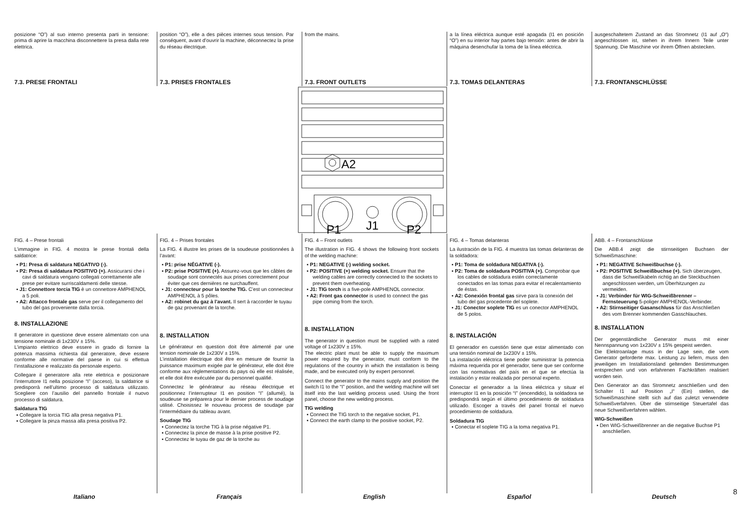posizione “O”) al suo interno presenta parti in tensione: prima di aprire la macchina disconnettere la presa dalla rete elettrica.
7.3. PRESE FRONTALI
position “O”), elle a des pièces internes sous tension. Par conséquent, avant d’ouvrir la machine, déconnectez la prise du réseau électrique.
7.3. PRISES FRONTALES
from the mains.
7.3. FRONT OUTLETS
a la línea eléctrica aunque esté apagada (I1 en posición “O”) en su interior hay partes bajo tensión: antes de abrir la máquina desenchufar la toma de la línea eléctrica.
7.3. TOMAS DELANTERAS
ausgeschaltetem Zustand an das Stromnetz (I1 auf „O“) angeschlossen ist, stehen in ihrem Innern Teile unter Spannung. Die Maschine vor ihrem Öffnen abstecken.
7.3. FRONTANSCHLÜSSE
A2
J1
P1
P2
FIG. 4 – Prese frontali
L’immagine in FIG. 4 mostra le prese frontali della saldatrice:
▪ P1: Presa di saldatura NEGATIVO (-).
▪ P2: Presa di saldatura POSITIVO (+). Assicurarsi che i cavi di saldatura vengano collegati correttamente alle prese per evitare surriscaldamenti delle stesse.
▪ J1: Connettore torcia TIG è un connettore AMPHENOL a 5 poli.
▪ A2: Attacco frontale gas serve per il collegamento del tubo del gas proveniente dalla torcia.
8. INSTALLAZIONE
Il generatore in questione deve essere alimentato con una tensione nominale di 1x230V ± 15%.
L’impianto elettrico deve essere in grado di fornire la potenza massima richiesta dal generatore, deve essere conforme alle normative del paese in cui si effettua l’installazione e realizzato da personale esperto.
Collegare il generatore alla rete elettrica e posizionare l’interruttore I1 nella posizione “I” (acceso), la saldatrice si predisporrà nell’ultimo processo di saldatura utilizzato. Scegliere con l’ausilio del pannello frontale il nuovo processo di saldatura.
Saldatura TIG
▪ Collegare la torcia TIG alla presa negativa P1.
▪ Collegare la pinza massa alla presa positiva P2.
FIG. 4 – Prises frontales
La FIG. 4 illustre les prises de la soudeuse positionnées à l’avant:
▪ P1: prise NÉGATIVE (-).
▪ P2: prise POSITIVE (+). Assurez-vous que les câbles de soudage sont connectés aux prises correctement pour éviter que ces dernières ne surchauffent.
▪ J1: connecteur pour la torche TIG. C’est un connecteur AMPHENOL à 5 pôles.
▪ A2: robinet du gaz à l’avant. Il sert à raccorder le tuyau de gaz provenant de la torche.
8. INSTALLATION
Le générateur en question doit être alimenté par une tension nominale de 1x230V ± 15%.
L’installation électrique doit être en mesure de fournir la puissance maximum exigée par le générateur, elle doit être conforme aux réglementations du pays où elle est réalisée, et elle doit être exécutée par du personnel qualifié.
Connectez le générateur au réseau électrique et positionnez l’interrupteur I1 en position “I” (allumé), la soudeuse se préparera pour le dernier process de soudage utilisé. Choisissez le nouveau process de soudage par l’intermédiaire du tableau avant.
Soudage TIG
▪ Connectez la torche TIG à la prise négative P1.
▪ Connectez la pince de masse à la prise positive P2.
▪ Connectez le tuyau de gaz de la torche au
FIG. 4 – Front outlets
The illustration in FIG. 4 shows the following front sockets of the welding machine:
▪ P1: NEGATIVE (-) welding socket.
▪ P2: POSITIVE (+) welding socket. Ensure that the welding cables are correctly connected to the sockets to prevent them overheating.
▪ J1: TIG torch is a five-pole AMPHENOL connector.
▪ A2: Front gas connector is used to connect the gas pipe coming from the torch.
8. INSTALLATION
The generator in question must be supplied with a rated voltage of 1x230V ± 15%.
The electric plant must be able to supply the maximum power required by the generator, must conform to the regulations of the country in which the installation is being made, and be executed only by expert personnel.
Connect the generator to the mains supply and position the switch I1 to the “I” position, and the welding machine will set itself into the last welding process used. Using the front panel, choose the new welding process.
TIG welding
▪ Connect the TIG torch to the negative socket, P1.
▪ Connect the earth clamp to the positive socket, P2.
FIG. 4 – Tomas delanteras
La ilustración de la FIG. 4 muestra las tomas delanteras de la soldadora:
▪ P1: Toma de soldadura NEGATIVA (-).
▪ P2: Toma de soldadura POSITIVA (+). Comprobar que los cables de soldadura estén correctamente conectados en las tomas para evitar el recalentamiento de éstas.
▪ A2: Conexión frontal gas sirve para la conexión del tubo del gas procedente del soplete.
▪ J1: Conector soplete TIG es un conector AMPHENOL de 5 polos.
8. INSTALACIÓN
El generador en cuestión tiene que estar alimentado con una tensión nominal de 1x230V ± 15%.
La instalación eléctrica tiene poder suministrar la potencia máxima requerida por el generador, tiene que ser conforme con las normativas del país en el que se efectúa la instalación y estar realizada por personal experto.
Conectar el generador a la línea eléctrica y situar el interruptor I1 en la posición “I” (encendido), la soldadora se predispondrá según el último procedimiento de soldadura utilizado. Escoger a través del panel frontal el nuevo procedimiento de soldadura.
Soldadura TIG
▪ Conectar el soplete TIG a la toma negativa P1.
ABB. 4 – Frontanschlüsse
Die ABB.4 zeigt die stirnseitigen Buchsen der Schweißmaschine:
▪ P1: NEGATIVE Schweißbuchse (-).
▪ P2: POSITIVE Schweißbuchse (+). Sich überzeugen, dass die Schweißkabeln richtig an die Steckbuchsen angeschlossen werden, um Überhitzungen zu vermeiden.
▪ J1: Verbinder für WIG-Schweißbrenner – Fernsteuerung 5-poliger AMPHENOL-Verbinder.
▪ A2: Stirnseitiger Gasanschluss für das Anschließen des vom Brenner kommenden Gasschlauches.
8. INSTALLATION
Der gegenständliche Generator muss mit einer Nennspannung von 1x230V ± 15% gespeist werden.
Die Elektroanlage muss in der Lage sein, die vom Generator geforderte max. Leistung zu liefern, muss den jeweiligen im Installationsland geltenden Bestimmungen entsprechen und von erfahrenen Fachkräften realisiert worden sein.
Den Generator an das Stromnetz anschließen und den Schalter I1 auf Position „I“ (Ein) stellen, die Schweißmaschine stellt sich auf das zuletzt verwendete Schweißverfahren. Über die stirnseitige Steuertafel das neue Schweißverfahren wählen.
WIG-Schweißen
▪ Den WIG-Schweißbrenner an die negative Buchse P1 anschließen.
Italiano Français English Español Deutsch
8